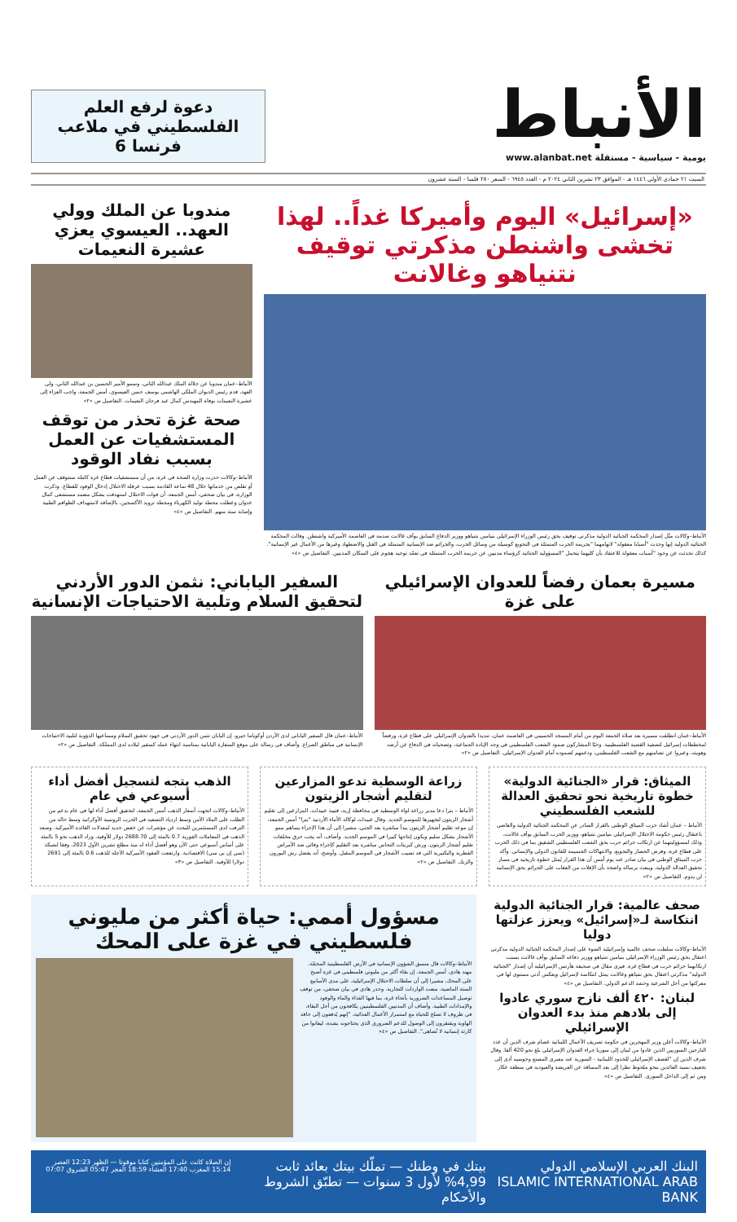الأنباط
يومية - سياسية - مستقلة www.alanbat.net
دعوة لرفع العلم الفلسطيني في ملاعب فرنسا 6
السبت ٢١ جمادى الأولى ١٤٤٦ هـ - الموافق ٢٣ تشرين الثاني ٢٠٢٤ م - العدد ٦٩٤٥ - السعر ٢٥٠ فلسا - السنة عشرون
«إسرائيل» اليوم وأميركا غداً.. لهذا تخشى واشنطن مذكرتي توقيف نتنياهو وغالانت
الأنباط–وكالات مثّل إصدار المحكمة الجنائية الدولية مذكرتي توقيف بحق رئيس الوزراء الإسرائيلي بنيامين نتنياهو ووزير الدفاع السابق يوآف غالانت صدمة في العاصمة الأميركية واشنطن. وقالت المحكمة الجنائية الدولية إنها وجدت "أسبابا معقولة" لاتهامهما "بجريمة الحرب المتمثلة في التجويع كوسيلة من وسائل الحرب، والجرائم ضد الإنسانية المتمثلة في القتل والاضطهاد وغيرها من الأعمال غير الإنسانية". كذلك تحدثت عن وجود "أسباب معقولة للاعتقاد بأن كليهما يتحمل "المسؤولية الجنائية كرؤساء مدنيين عن جريمة الحرب المتمثلة في تعمّد توجيه هجوم على السكان المدنيين. التفاصيل ص «٤»
مندوبا عن الملك وولي العهد.. العيسوي يعزي عشيرة النعيمات
الأنباط–عمان مندوبا عن جلالة الملك عبدالله الثاني، وسمو الأمير الحسين بن عبدالله الثاني، ولي العهد، قدم رئيس الديوان الملكي الهاشمي يوسف حسن العيسوي، أمس الجمعة، واجب العزاء إلى عشيرة النعيمات بوفاة المهندس كمال عبد فرحان النعيمات. التفاصيل ص «٢»
صحة غزة تحذر من توقف المستشفيات عن العمل بسبب نفاد الوقود
الأنباط–وكالات حذرت وزارة الصحة في غزة، من أن مستشفيات قطاع غزة كاملة ستتوقف عن العمل أو تقلص من خدماتها خلال 48 ساعة القادمة بسبب عرقلة الاحتلال إدخال الوقود للقطاع. وذكرت الوزارة، في بيان صحفي، أمس الجمعة، أن قوات الاحتلال استهدفت بشكل متعمد مستشفى كمال عدوان وعطلت محطة توليد الكهرباء ومحطة تزويد الأكسجين، بالإضافة لاستهداف الطواقم الطبية وإصابة ستة منهم. التفاصيل ص «٤»
مسيرة بعمان رفضاً للعدوان الإسرائيلي على غزة
الأنباط–عمان انطلقت مسيرة بعد صلاة الجمعة اليوم من أمام المسجد الحسيني في العاصمة عمان، تنديدا بالعدوان الإسرائيلي على قطاع غزة، ورفضاً لمخططات إسرائيل لتصفية القضية الفلسطينية. وحيّا المشاركون صمود الشعب الفلسطيني في وجه الإبادة الجماعية، وتضحياته في الدفاع عن أرضه وهويته، وعبروا عن تضامنهم مع الشعب الفلسطيني، ودعمهم لصموده أمام العدوان الإسرائيلي. التفاصيل ص «٢»
السفير الياباني: نثمن الدور الأردني لتحقيق السلام وتلبية الاحتياجات الإنسانية
الأنباط–عمان قال السفير الياباني لدى الأردن أوكوياما جيرو، إن اليابان تثمن الدور الأردني في جهود تحقيق السلام ومساعيها الدؤوبة لتلبية الاحتياجات الإنسانية في مناطق الصراع. وأضاف في رسالة على موقع السفارة اليابانية بمناسبة انتهاء عمله كسفير لبلاده لدى المملكة. التفاصيل ص «٢»
الميثاق: قرار «الجنائية الدولية» خطوة تاريخية نحو تحقيق العدالة للشعب الفلسطيني
الأنباط – عمان أشاد حزب الميثاق الوطني بالقرار الصادر عن المحكمة الجنائية الدولية والقاضي باعتقال رئيس حكومة الاحتلال الإسرائيلي بنيامين نتنياهو، ووزير الحرب السابق يوآف غالانت، وذلك لمسؤوليتهما عن ارتكاب جرائم حرب بحق الشعب الفلسطيني الشقيق بما في ذلك الحرب على قطاع غزة، وفرض الحصار والتجويع، والانتهاكات الجسيمة للقانون الدولي والإنساني. وأكد حزب الميثاق الوطني في بيان صادر عنه يوم أمس أن هذا القرار يُمثل خطوة تاريخية في مسار تحقيق العدالة الدولية، ويبعث برسالة واضحة بأن الإفلات من العقاب على الجرائم بحق الإنسانية لن يدوم. التفاصيل ص «٢»
زراعة الوسطية تدعو المزارعين لتقليم أشجار الزيتون
الأنباط – بترا دعا مدير زراعة لواء الوسطية في محافظة إربد، قتيبة عبيدات، المزارعين إلى تقليم أشجار الزيتون لتجهيزها للموسم الجديد. وقال عبيدات لوكالة الأنباء الأردنية "بترا" أمس الجمعة، إن موعد تقليم أشجار الزيتون يبدأ مباشرة بعد الجني، مشيرا إلى أن هذا الإجراء يساهم بنمو الأشجار بشكل سليم ويكون إنتاجها كبيرا في الموسم الجديد. وأضاف، أنه يجب حرق مخلفات تقليم أشجار الزيتون، ورش كبريتات النحاس مباشرة بعد التقليم كإجراء وقائي ضد الأمراض الفطرية والبكتيرية التي قد تصيب الأشجار في الموسم المقبل. وأوضح، أنه يفضل رش البورون والزنك. التفاصيل ص «٢»
الذهب يتجه لتسجيل أفضل أداء أسبوعي في عام
الأنباط–وكالات اتجهت أسعار الذهب أمس الجمعة، لتحقيق أفضل أداء لها في عام بدعم من الطلب على الملاذ الآمن وسط ازدياد التصعيد في الحرب الروسية الأوكرانية وسط حالة من الترقب لدى المستثمرين للبحث عن مؤشرات عن خفض جديد لمعدلات الفائدة الأميركية. وصعد الذهب في المعاملات الفورية 0.7 بالمئة إلى 2688.70 دولار للأوقية، وزاد الذهب نحو 5 بالمئة على أساس أسبوعي حتى الآن وهو أفضل أداء له منذ مطلع تشرين الأول 2023، وفقا لشبكة (سي إن بي سي) الاقتصادية. وارتفعت العقود الأميركية الآجلة للذهب 0.6 بالمئة إلى 2691 دولارا للأوقية. التفاصيل ص «٣»
صحف عالمية: قرار الجنائية الدولية انتكاسة لـ«إسرائيل» ويعزز عزلتها دوليا
الأنباط–وكالات سلطت صحف عالمية وإسرائيلية الضوء على إصدار المحكمة الجنائية الدولية مذكرتي اعتقال بحق رئيس الوزراء الإسرائيلي بنيامين نتنياهو ووزير دفاعه السابق يوآف غالانت بسبب ارتكابهما جرائم حرب في قطاع غزة. فيرى مقال في صحيفة هآرتس الإسرائيلية أن إصدار "الجنائية الدولية" مذكرتي اعتقال بحق نتنياهو وغالانت يمثل انتكاسة لإسرائيل ويعكس أدنى مستوى لها في معركتها من أجل الشرعية وحشد الدعم الدولي. التفاصيل ص «٤»
لبنان: ٤٢٠ ألف نازح سوري عادوا إلى بلادهم منذ بدء العدوان الإسرائيلي
الأنباط–وكالات أعلن وزير المهجرين في حكومة تصريف الأعمال اللبنانية عصام شرف الدين أن عدد النازحين السوريين الذين عادوا من لبنان إلى سوريا جراء العدوان الإسرائيلي بلغ نحو 420 ألفا. وقال شرف الدين إن "لقصف الإسرائيلي للحدود اللبنانية - السورية عند معبري المصنع وجوسيه أدى إلى تخفيف نسبة العائدين بنحو ملحوظ نظرا إلى بعد المسافة عن العريضة والعبودية في منطقة عكار ومن ثم إلى الداخل السوري. التفاصيل ص «٤»
مسؤول أممي: حياة أكثر من مليوني فلسطيني في غزة على المحك
الأنباط–وكالات قال منسق الشؤون الإنسانية في الأرض الفلسطينية المحتلة، مهند هادي، أمس الجمعة، إن بقاء أكثر من مليوني فلسطيني في غزة أصبح على المحك، مشيرا إلى أن سلطات الاحتلال الإسرائيلية، على مدى الأسابيع الستة الماضية، منعت الواردات التجارية. وحذر هادي في بيان صحفي، من توقف توصيل المساعدات الضرورية بأنحاء غزة، بما فيها الغذاء والماء والوقود والإمدادات الطبية. وأضاف أن المدنيين الفلسطينيين يكافحون من أجل البقاء، في ظروف لا تصلح للحياة مع استمرار الأعمال العدائية، "إنهم يُدفعون إلى حافة الهاوية ويفتقرون إلى الوصول للدعم الضروري الذي يحتاجونه بشدة، ليعانوا من كارثة إنسانية لا تُضاهى". التفاصيل ص «٤»
البنك العربي الإسلامي الدولي ISLAMIC INTERNATIONAL ARAB BANK بيتك في وطنك — تملّك بيتك بعائد ثابت 4,99% لأول 3 سنوات — تطبّق الشروط والأحكام إن الصلاة كانت على المؤمنين كتابا موقوتا — الظهر 12:23 العصر 15:14 المغرب 17:40 العشاء 18:59 الفجر 05:47 الشروق 07:07